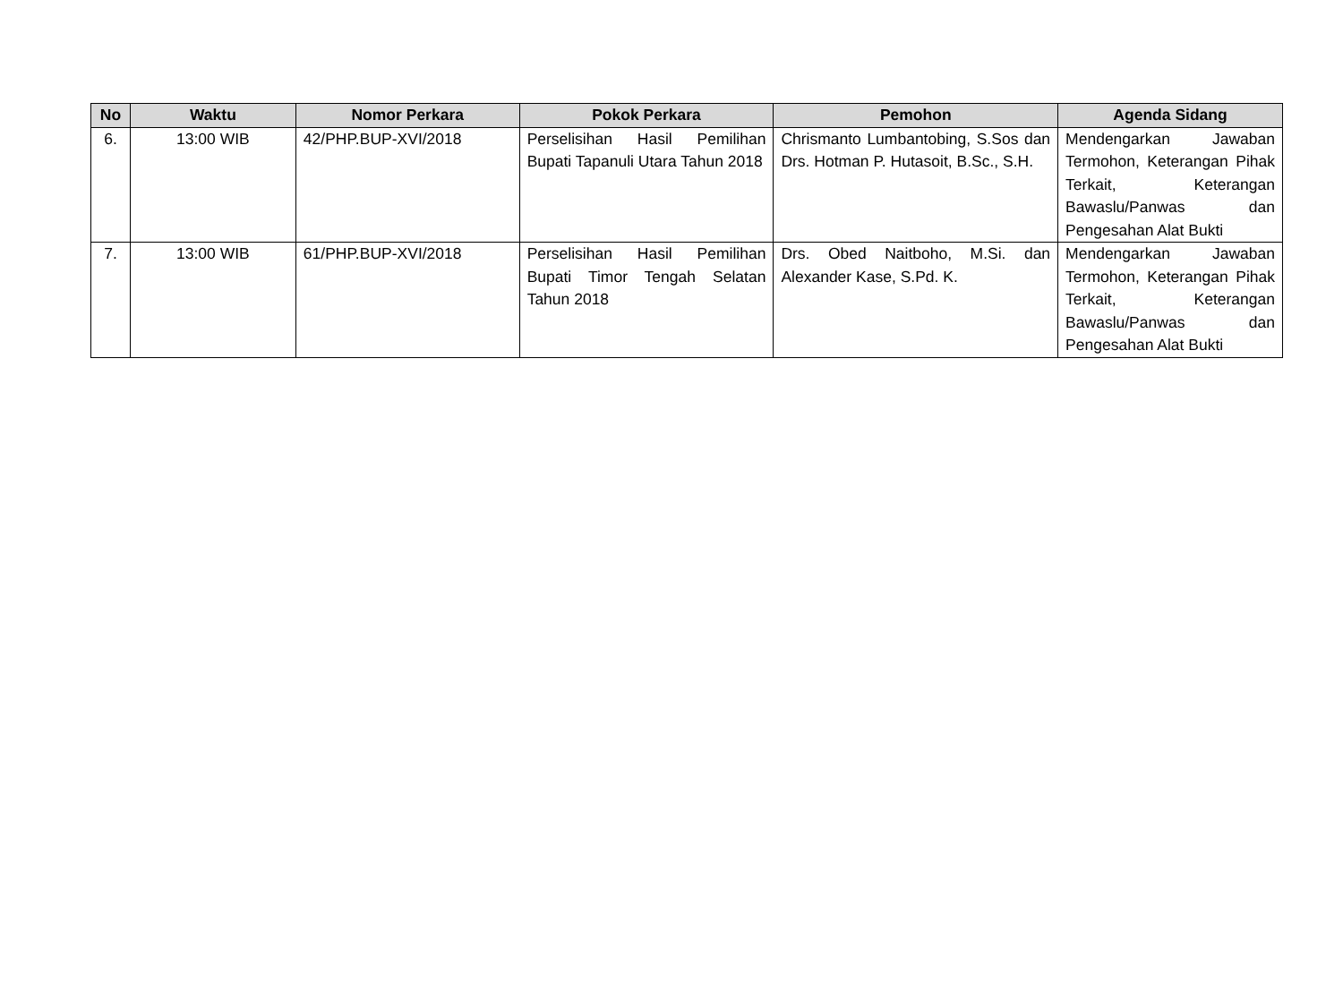| No | Waktu | Nomor Perkara | Pokok Perkara | Pemohon | Agenda Sidang |
| --- | --- | --- | --- | --- | --- |
| 6. | 13:00 WIB | 42/PHP.BUP-XVI/2018 | Perselisihan Hasil Pemilihan Bupati Tapanuli Utara Tahun 2018 | Chrismanto Lumbantobing, S.Sos dan Drs. Hotman P. Hutasoit, B.Sc., S.H. | Mendengarkan Jawaban Termohon, Keterangan Pihak Terkait, Keterangan Bawaslu/Panwas dan Pengesahan Alat Bukti |
| 7. | 13:00 WIB | 61/PHP.BUP-XVI/2018 | Perselisihan Hasil Pemilihan Bupati Timor Tengah Selatan Tahun 2018 | Drs. Obed Naitboho, M.Si. dan Alexander Kase, S.Pd. K. | Mendengarkan Jawaban Termohon, Keterangan Pihak Terkait, Keterangan Bawaslu/Panwas dan Pengesahan Alat Bukti |